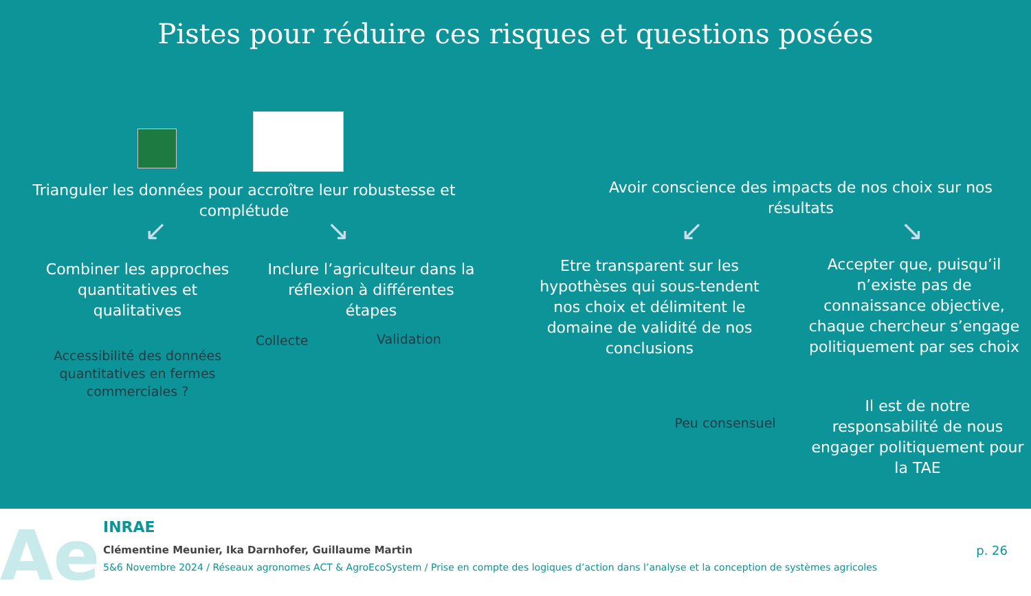Pistes pour réduire ces risques et questions posées
Trianguler les données pour accroître leur robustesse et complétude
↙ ↘
Combiner les approches quantitatives et qualitatives
Inclure l’agriculteur dans la réflexion à différentes étapes
Collecte
Validation
Accessibilité des données quantitatives en fermes commerciales ?
Avoir conscience des impacts de nos choix sur nos résultats
↙ ↘
Etre transparent sur les hypothèses qui sous-tendent nos choix et délimitent le domaine de validité de nos conclusions
Accepter que, puisqu’il n’existe pas de connaissance objective, chaque chercheur s’engage politiquement par ses choix
Peu consensuel
Il est de notre responsabilité de nous engager politiquement pour la TAE
Ae
INRAE
Clémentine Meunier, Ika Darnhofer, Guillaume Martin
5&6 Novembre 2024 / Réseaux agronomes ACT & AgroEcoSystem / Prise en compte des logiques d’action dans l’analyse et la conception de systèmes agricoles
p. 26